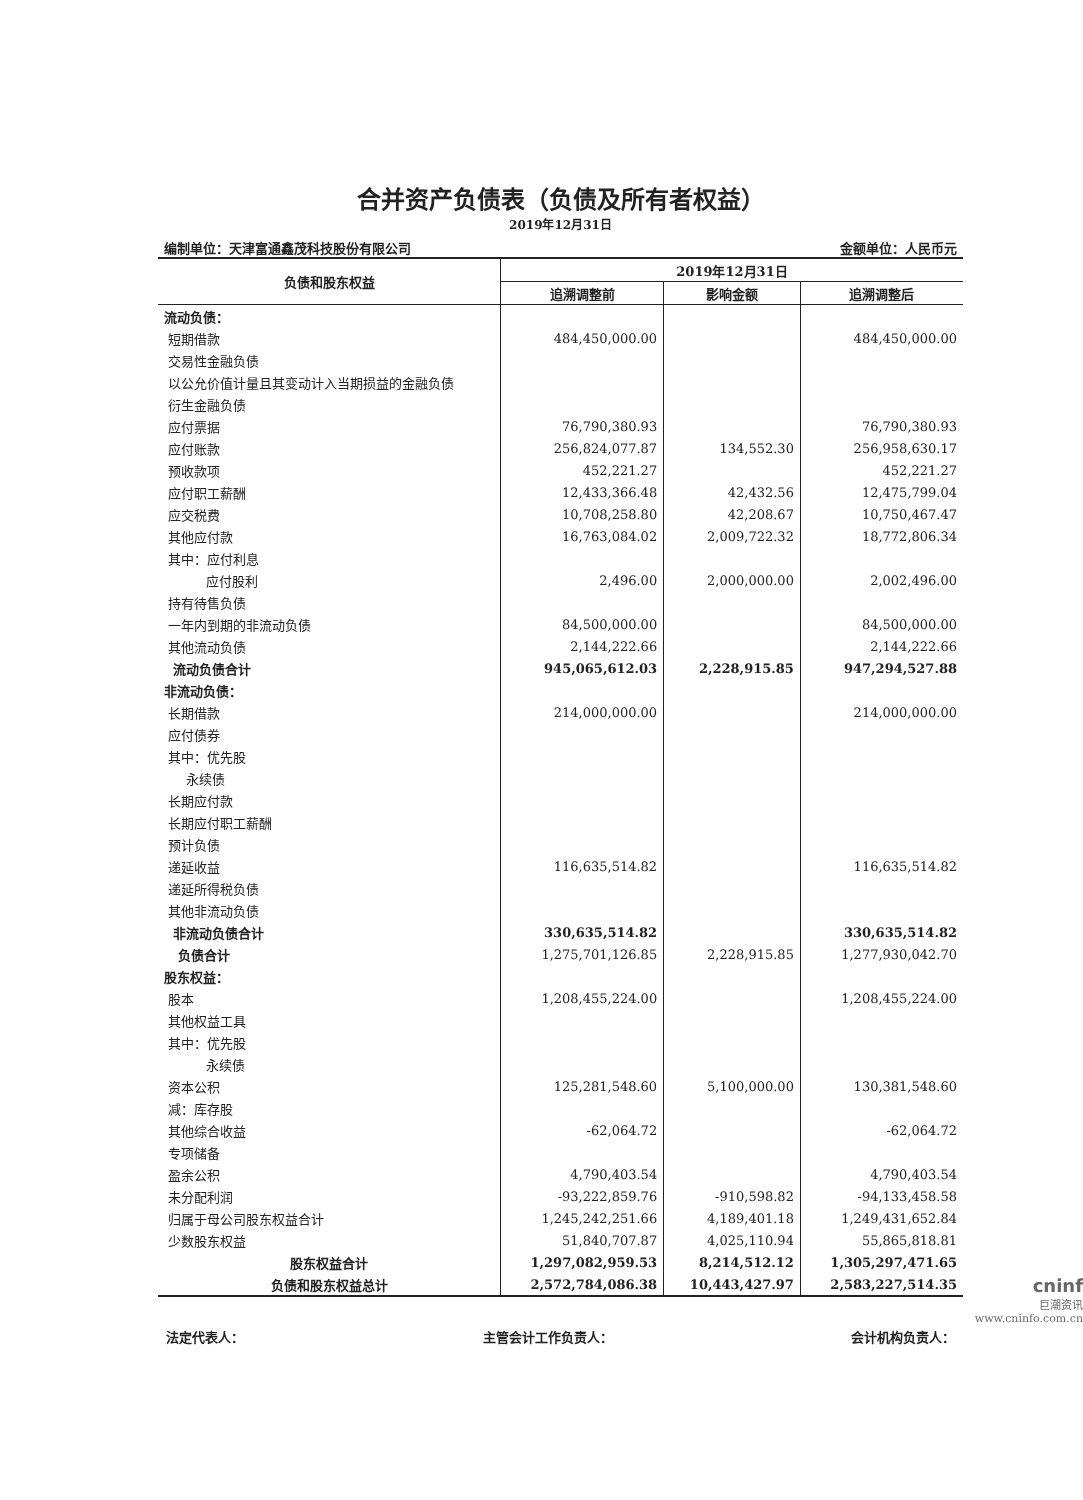合并资产负债表（负债及所有者权益）
2019年12月31日
编制单位：天津富通鑫茂科技股份有限公司 金额单位：人民币元
| 负债和股东权益 | 2019年12月31日 | | |
| --- | --- | --- | --- |
| | 追溯调整前 | 影响金额 | 追溯调整后 |
| 流动负债： | | | |
| 短期借款 | 484,450,000.00 | | 484,450,000.00 |
| 交易性金融负债 | | | |
| 以公允价值计量且其变动计入当期损益的金融负债 | | | |
| 衍生金融负债 | | | |
| 应付票据 | 76,790,380.93 | | 76,790,380.93 |
| 应付账款 | 256,824,077.87 | 134,552.30 | 256,958,630.17 |
| 预收款项 | 452,221.27 | | 452,221.27 |
| 应付职工薪酬 | 12,433,366.48 | 42,432.56 | 12,475,799.04 |
| 应交税费 | 10,708,258.80 | 42,208.67 | 10,750,467.47 |
| 其他应付款 | 16,763,084.02 | 2,009,722.32 | 18,772,806.34 |
| 其中：应付利息 | | | |
| 应付股利 | 2,496.00 | 2,000,000.00 | 2,002,496.00 |
| 持有待售负债 | | | |
| 一年内到期的非流动负债 | 84,500,000.00 | | 84,500,000.00 |
| 其他流动负债 | 2,144,222.66 | | 2,144,222.66 |
| 流动负债合计 | 945,065,612.03 | 2,228,915.85 | 947,294,527.88 |
| 非流动负债： | | | |
| 长期借款 | 214,000,000.00 | | 214,000,000.00 |
| 应付债券 | | | |
| 其中：优先股 | | | |
| 永续债 | | | |
| 长期应付款 | | | |
| 长期应付职工薪酬 | | | |
| 预计负债 | | | |
| 递延收益 | 116,635,514.82 | | 116,635,514.82 |
| 递延所得税负债 | | | |
| 其他非流动负债 | | | |
| 非流动负债合计 | 330,635,514.82 | | 330,635,514.82 |
| 负债合计 | 1,275,701,126.85 | 2,228,915.85 | 1,277,930,042.70 |
| 股东权益： | | | |
| 股本 | 1,208,455,224.00 | | 1,208,455,224.00 |
| 其他权益工具 | | | |
| 其中：优先股 | | | |
| 永续债 | | | |
| 资本公积 | 125,281,548.60 | 5,100,000.00 | 130,381,548.60 |
| 减：库存股 | | | |
| 其他综合收益 | -62,064.72 | | -62,064.72 |
| 专项储备 | | | |
| 盈余公积 | 4,790,403.54 | | 4,790,403.54 |
| 未分配利润 | -93,222,859.76 | -910,598.82 | -94,133,458.58 |
| 归属于母公司股东权益合计 | 1,245,242,251.66 | 4,189,401.18 | 1,249,431,652.84 |
| 少数股东权益 | 51,840,707.87 | 4,025,110.94 | 55,865,818.81 |
| 股东权益合计 | 1,297,082,959.53 | 8,214,512.12 | 1,305,297,471.65 |
| 负债和股东权益总计 | 2,572,784,086.38 | 10,443,427.97 | 2,583,227,514.35 |
法定代表人： 主管会计工作负责人： 会计机构负责人：
cninf
巨潮资讯
www.cninfo.com.cn